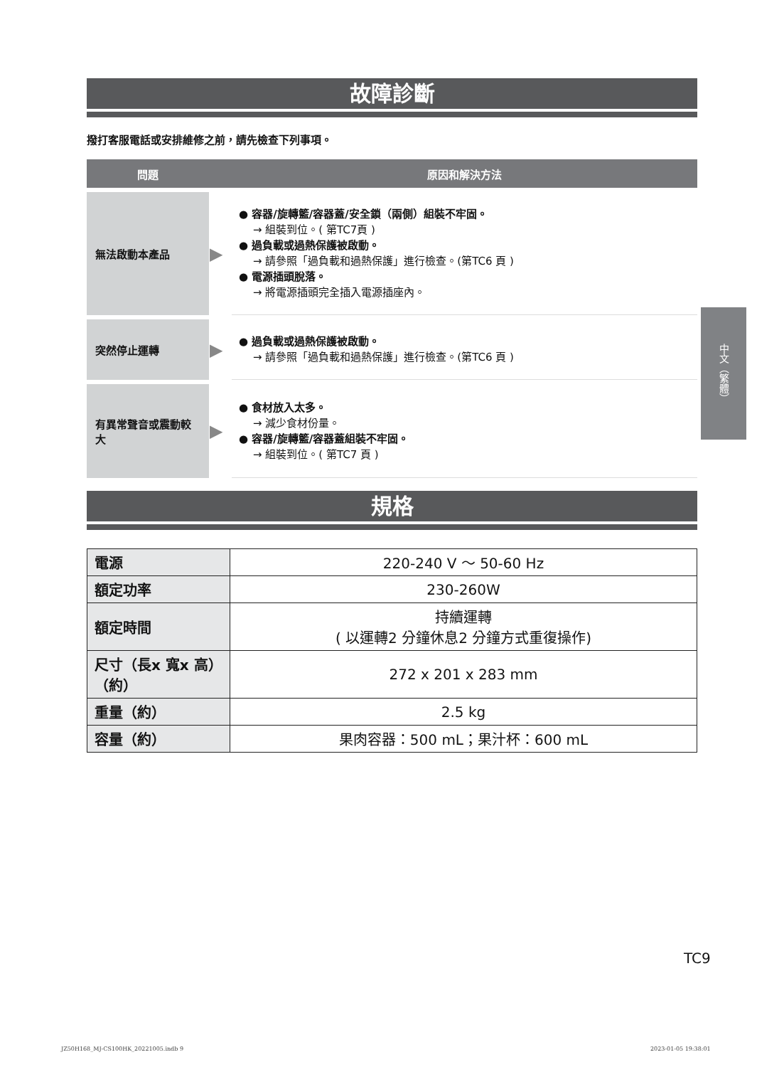故障診斷
撥打客服電話或安排維修之前，請先檢查下列事項。
| 問題 | | 原因和解決方法 |
| --- | --- | --- |
| 無法啟動本產品 | ▶ | ● 容器/旋轉籃/容器蓋/安全鎖（兩側）組裝不牢固。 → 組裝到位。( 第TC7頁 ) ● 過負載或過熱保護被啟動。 → 請參照「過負載和過熱保護」進行檢查。(第TC6 頁 ) ● 電源插頭脫落。 → 將電源插頭完全插入電源插座內。 |
| 突然停止運轉 | ▶ | ● 過負載或過熱保護被啟動。 → 請參照「過負載和過熱保護」進行檢查。(第TC6 頁 ) |
| 有異常聲音或震動較大 | ▶ | ● 食材放入太多。 → 減少食材份量。 ● 容器/旋轉籃/容器蓋組裝不牢固。 → 組裝到位。( 第TC7 頁 ) |
規格
| 電源 | 220-240 V ～ 50-60 Hz |
| 額定功率 | 230-260W |
| 額定時間 | 持續運轉 ( 以運轉2 分鐘休息2 分鐘方式重復操作) |
| 尺寸（長x 寬x 高）（約） | 272 x 201 x 283 mm |
| 重量（約） | 2.5 kg |
| 容量（約） | 果肉容器：500 mL；果汁杯：600 mL |
中文（繁體）
TC9
JZ50H168_MJ-CS100HK_20221005.indb 9
2023-01-05 19:38:01